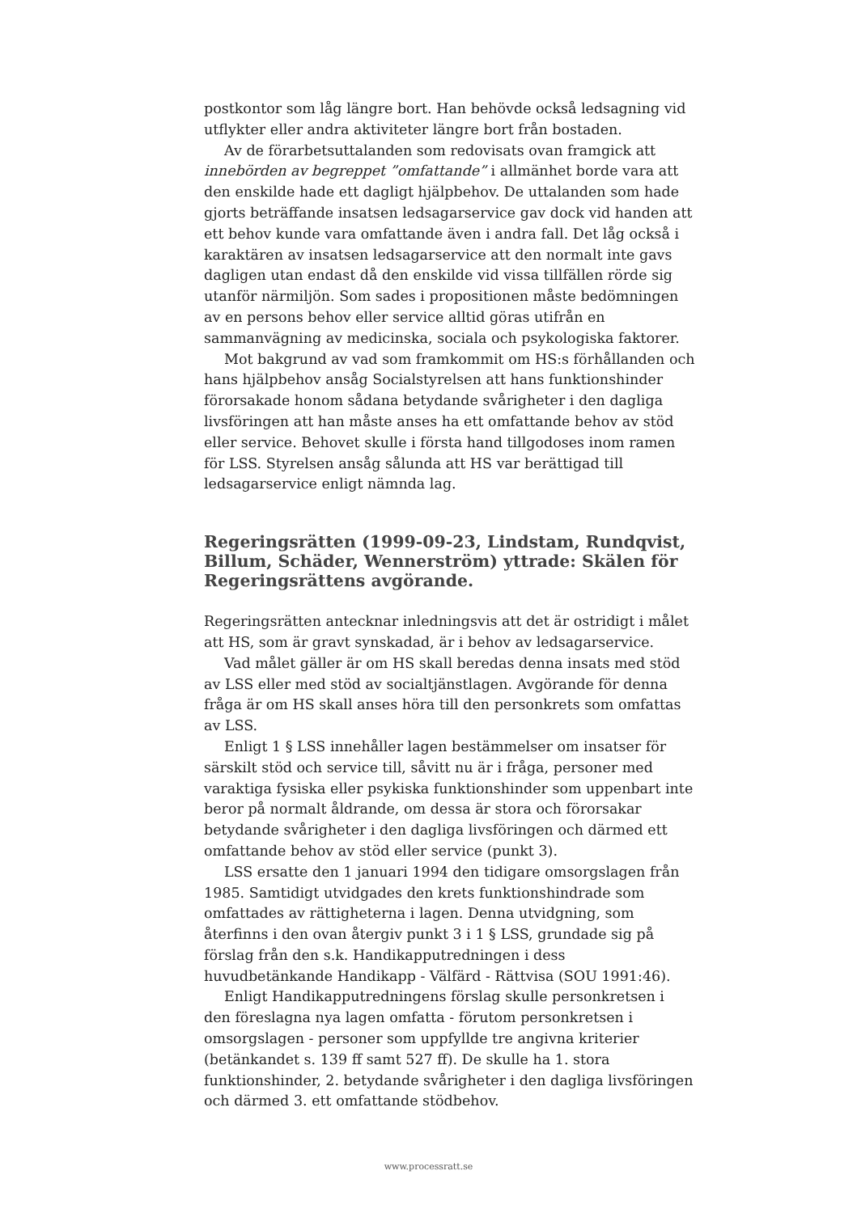postkontor som låg längre bort. Han behövde också ledsagning vid utflykter eller andra aktiviteter längre bort från bostaden.
Av de förarbetsuttalanden som redovisats ovan framgick att innebörden av begreppet ”omfattande” i allmänhet borde vara att den enskilde hade ett dagligt hjälpbehov. De uttalanden som hade gjorts beträffande insatsen ledsagarservice gav dock vid handen att ett behov kunde vara omfattande även i andra fall. Det låg också i karaktären av insatsen ledsagarservice att den normalt inte gavs dagligen utan endast då den enskilde vid vissa tillfällen rörde sig utanför närmiljön. Som sades i propositionen måste bedömningen av en persons behov eller service alltid göras utifrån en sammanvägning av medicinska, sociala och psykologiska faktorer.
Mot bakgrund av vad som framkommit om HS:s förhållanden och hans hjälpbehov ansåg Socialstyrelsen att hans funktionshinder förorsakade honom sådana betydande svårigheter i den dagliga livsföringen att han måste anses ha ett omfattande behov av stöd eller service. Behovet skulle i första hand tillgodoses inom ramen för LSS. Styrelsen ansåg sålunda att HS var berättigad till ledsagarservice enligt nämnda lag.
Regeringsrätten (1999-09-23, Lindstam, Rundqvist, Billum, Schäder, Wennerström) yttrade: Skälen för Regeringsrättens avgörande.
Regeringsrätten antecknar inledningsvis att det är ostridigt i målet att HS, som är gravt synskadad, är i behov av ledsagarservice.
Vad målet gäller är om HS skall beredas denna insats med stöd av LSS eller med stöd av socialtjänstlagen. Avgörande för denna fråga är om HS skall anses höra till den personkrets som omfattas av LSS.
Enligt 1 § LSS innehåller lagen bestämmelser om insatser för särskilt stöd och service till, såvitt nu är i fråga, personer med varaktiga fysiska eller psykiska funktionshinder som uppenbart inte beror på normalt åldrande, om dessa är stora och förorsakar betydande svårigheter i den dagliga livsföringen och därmed ett omfattande behov av stöd eller service (punkt 3).
LSS ersatte den 1 januari 1994 den tidigare omsorgslagen från 1985. Samtidigt utvidgades den krets funktionshindrade som omfattades av rättigheterna i lagen. Denna utvidgning, som återfinns i den ovan återgiv punkt 3 i 1 § LSS, grundade sig på förslag från den s.k. Handikapputredningen i dess huvudbetänkande Handikapp - Välfärd - Rättvisa (SOU 1991:46).
Enligt Handikapputredningens förslag skulle personkretsen i den föreslagna nya lagen omfatta - förutom personkretsen i omsorgslagen - personer som uppfyllde tre angivna kriterier (betänkandet s. 139 ff samt 527 ff). De skulle ha 1. stora funktionshinder, 2. betydande svårigheter i den dagliga livsföringen och därmed 3. ett omfattande stödbehov.
www.processratt.se